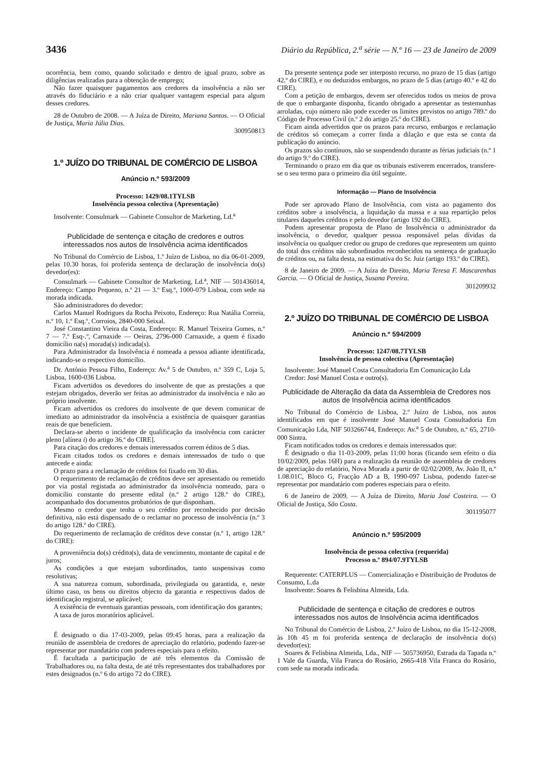3436 Diário da República, 2.<sup>a</sup> série — N.º 16 — 23 de Janeiro de 2009
ocorrência, bem como, quando solicitado e dentro de igual prazo, sobre as diligências realizadas para a obtenção de emprego;
Não fazer quaisquer pagamentos aos credores da insolvência a não ser através do fiduciário e a não criar qualquer vantagem especial para algum desses credores.
28 de Outubro de 2008. — A Juíza de Direito, Mariana Santos. — O Oficial de Justiça, Maria Júlia Dias.
300950813
1.º JUÍZO DO TRIBUNAL DE COMÉRCIO DE LISBOA
Anúncio n.º 593/2009
Processo: 1429/08.1TYLSB
Insolvência pessoa colectiva (Apresentação)
Insolvente: Consulmark — Gabinete Consultor de Marketing, Ld.<sup>a</sup>
Publicidade de sentença e citação de credores e outros interessados nos autos de Insolvência acima identificados
No Tribunal do Comércio de Lisboa, 1.º Juízo de Lisboa, no dia 06-01-2009, pelas 10.30 horas, foi proferida sentença de declaração de insolvência do(s) devedor(es):
Consulmark — Gabinete Consultor de Marketing, Ld.<sup>a</sup>, NIF — 501436014, Endereço: Campo Pequeno, n.º 21 — 3.º Esq.º, 1000-079 Lisboa, com sede na morada indicada.
São administradores do devedor:
Carlos Manuel Rodrigues da Rocha Peixoto, Endereço: Rua Natália Correia, n.º 10, 1.º Esq.º, Corroios, 2840-000 Seixal.
José Constantino Vieira da Costa, Endereço: R. Manuel Teixeira Gomes, n.º 7 — 7.º Esq-.º, Carnaxide — Oeiras, 2796-000 Carnaxide, a quem é fixado domicílio na(s) morada(s) indicada(s).
Para Administrador da Insolvência é nomeada a pessoa adiante identificada, indicando-se o respectivo domicílio.
Dr. António Pessoa Filho, Endereço: Av.<sup>a</sup> 5 de Outubro, n.º 359 C, Loja 5, Lisboa, 1600-036 Lisboa.
Ficam advertidos os devedores do insolvente de que as prestações a que estejam obrigados, deverão ser feitas ao administrador da insolvência e não ao próprio insolvente.
Ficam advertidos os credores do insolvente de que devem comunicar de imediato ao administrador da insolvência a existência de quaisquer garantias reais de que beneficiem.
Declara-se aberto o incidente de qualificação da insolvência com carácter pleno [alínea i) do artigo 36.º do CIRE].
Para citação dos credores e demais interessados correm éditos de 5 dias.
Ficam citados todos os credores e demais interessados de tudo o que antecede e ainda:
O prazo para a reclamação de créditos foi fixado em 30 dias.
O requerimento de reclamação de créditos deve ser apresentado ou remetido por via postal registada ao administrador da insolvência nomeado, para o domicílio constante do presente edital (n.º 2 artigo 128.º do CIRE), acompanhado dos documentos probatórios de que disponham.
Mesmo o credor que tenha o seu crédito por reconhecido por decisão definitiva, não está dispensado de o reclamar no processo de insolvência (n.º 3 do artigo 128.º do CIRE).
Do requerimento de reclamação de créditos deve constar (n.º 1, artigo 128.º do CIRE):
A proveniência do(s) crédito(s), data de vencimento, montante de capital e de juros;
As condições a que estejam subordinados, tanto suspensivas como resolutivas;
A sua natureza comum, subordinada, privilegiada ou garantida, e, neste último caso, os bens ou direitos objecto da garantia e respectivos dados de identificação registral, se aplicável;
A existência de eventuais garantias pessoais, com identificação dos garantes;
A taxa de juros moratórios aplicável.
É designado o dia 17-03-2009, pelas 09:45 horas, para a realização da reunião de assembleia de credores de apreciação do relatório, podendo fazer-se representar por mandatário com poderes especiais para o efeito.
É facultada a participação de até três elementos da Comissão de Trabalhadores ou, na falta desta, de até três representantes dos trabalhadores por estes designados (n.º 6 do artigo 72 do CIRE).
Da presente sentença pode ser interposto recurso, no prazo de 15 dias (artigo 42.º do CIRE), e ou deduzidos embargos, no prazo de 5 dias (artigo 40.º e 42 do CIRE).
Com a petição de embargos, devem ser oferecidos todos os meios de prova de que o embargante disponha, ficando obrigado a apresentar as testemunhas arroladas, cujo número não pode exceder os limites previstos no artigo 789.º do Código de Processo Civil (n.º 2 do artigo 25.º do CIRE).
Ficam ainda advertidos que os prazos para recurso, embargos e reclamação de créditos só começam a correr finda a dilação e que esta se conta da publicação do anúncio.
Os prazos são contínuos, não se suspendendo durante as férias judiciais (n.º 1 do artigo 9.º do CIRE).
Terminando o prazo em dia que os tribunais estiverem encerrados, transfere-se o seu termo para o primeiro dia útil seguinte.
Informação — Plano de Insolvência
Pode ser aprovado Plano de Insolvência, com vista ao pagamento dos créditos sobre a insolvência, a liquidação da massa e a sua repartição pelos titulares daqueles créditos e pelo devedor (artigo 192 do CIRE).
Podem apresentar proposta de Plano de Insolvência o administrador da insolvência, o devedor, qualquer pessoa responsável pelas dívidas da insolvência ou qualquer credor ou grupo de credores que representem um quinto do total dos créditos não subordinados reconhecidos na sentença de graduação de créditos ou, na falta desta, na estimativa do Sr. Juiz (artigo 193.º do CIRE).
8 de Janeiro de 2009. — A Juíza de Direito, Maria Teresa F. Mascarenhas Garcia. — O Oficial de Justiça, Susana Pereira.
301209932
2.º JUÍZO DO TRIBUNAL DE COMÉRCIO DE LISBOA
Anúncio n.º 594/2009
Processo: 1247/08.7TYLSB
Insolvência de pessoa colectiva (Apresentação)
Insolvente: José Manuel Costa Consultadoria Em Comunicação Lda
Credor: José Manuel Costa e outro(s).
Publicidade de Alteração da data da Assembleia de Credores nos autos de Insolvência acima identificados
No Tribunal do Comércio de Lisboa, 2.º Juízo de Lisboa, nos autos identificados em que é insolvente José Manuel Costa Consultadoria Em Comunicação Lda, NIF 503266744, Endereço: Av.<sup>a</sup> 5 de Outubro, n.º 65, 2710-000 Sintra.
Ficam notificados todos os credores e demais interessados que:
É designado o dia 11-03-2009, pelas 11:00 horas (ficando sem efeito o dia 10/02/2009, pelas 16H) para a realização da reunião de assembleia de credores de apreciação do relatório, Nova Morada a partir de 02/02/2009, Av. João II, n.º 1.08.01C, Bloco G, Fracção AD a B, 1990-097 Lisboa, podendo fazer-se representar por mandatário com poderes especiais para o efeito.
6 de Janeiro de 2009. — A Juíza de Direito, Maria José Costeira. — O Oficial de Justiça, São Costa.
301195077
Anúncio n.º 595/2009
Insolvência de pessoa colectiva (requerida)
Processo n.º 894/07.9TYLSB
Requerente: CATERPLUS — Comercialização e Distribuição de Produtos de Consumo, L.da
Insolvente: Soares & Felisbina Almeida, Lda.
Publicidade de sentença e citação de credores e outros interessados nos autos de Insolvência acima identificados
No Tribunal do Comércio de Lisboa, 2.º Juízo de Lisboa, no dia 15-12-2008, às 10h 45 m foi proferida sentença de declaração de insolvência do(s) devedor(es):
Soares & Felisbina Almeida, Lda., NIF — 505736950, Estrada da Tapada n.º 1 Vale da Guarda, Vila Franca do Rosário, 2665-418 Vila Franca do Rosário, com sede na morada indicada.